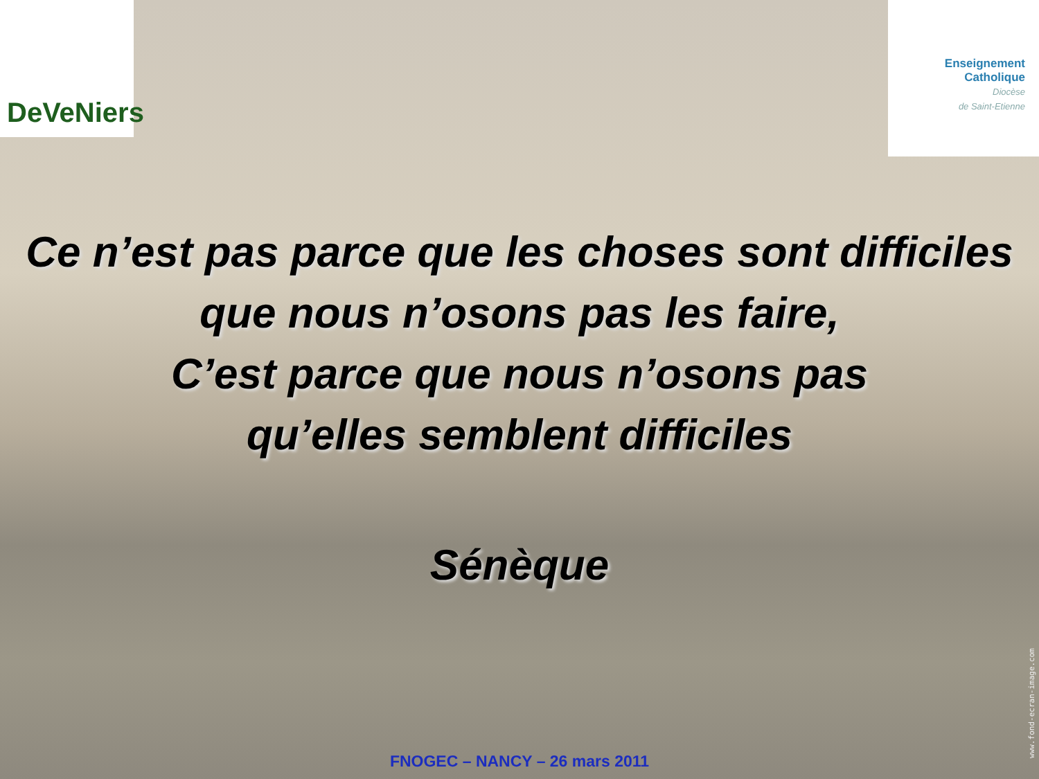DeVeNiers
Enseignement
Catholique
Diocèse
de Saint-Etienne
Ce n’est pas parce que les choses sont difficiles
que nous n’osons pas les faire,
C’est parce que nous n’osons pas
qu’elles semblent difficiles
Sénèque
FNOGEC – NANCY – 26 mars 2011
www.fond-ecran-image.com